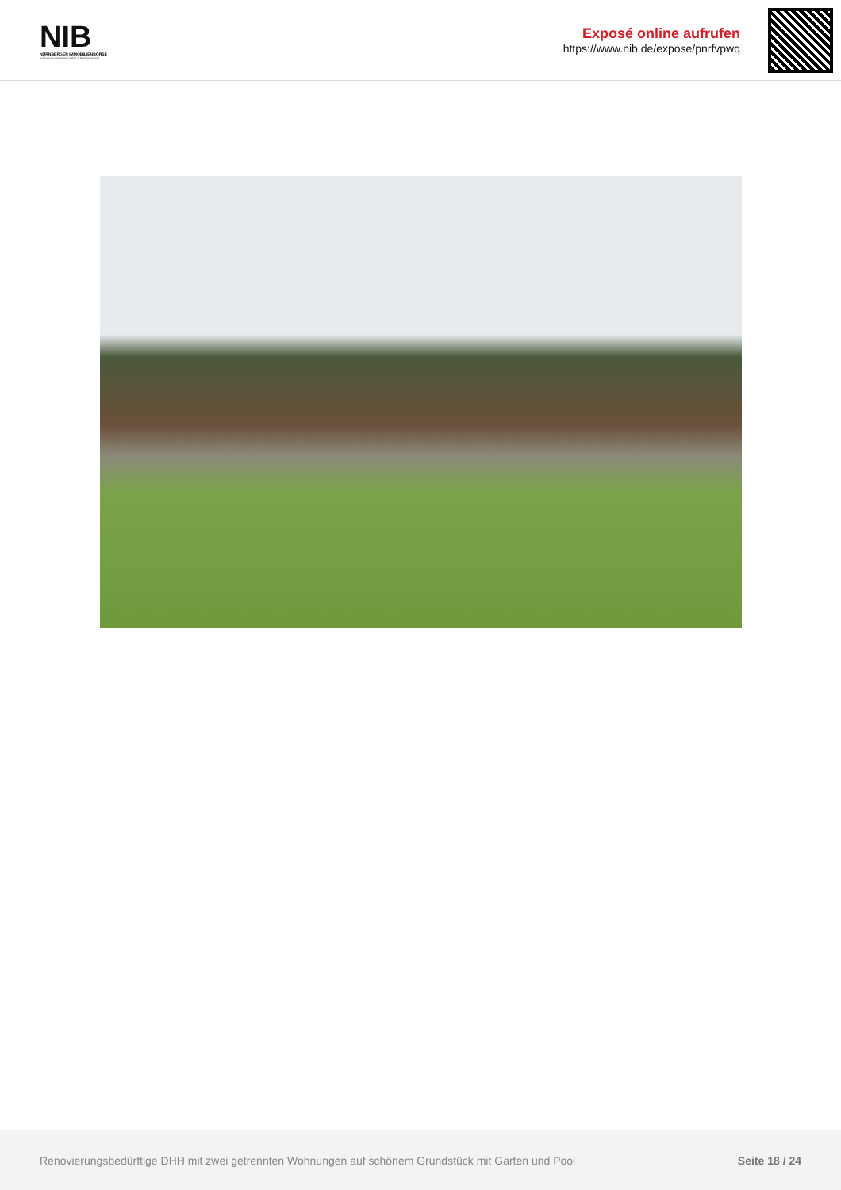NIB
NÜRNBERGER IMMOBILIENBÖRSE
Nordbayerns unabhängiger Makler- & Bauträgerverbund
Exposé online aufrufen
https://www.nib.de/expose/pnrfvpwq
Renovierungsbedürftige DHH mit zwei getrennten Wohnungen auf schönem Grundstück mit Garten und Pool Seite 18 / 24